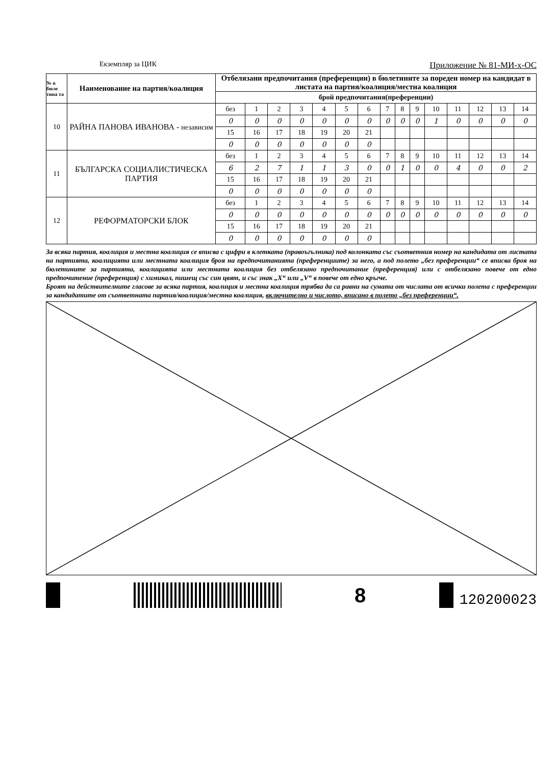Екземпляр за ЦИК Приложение № 81-МИ-х-ОС
| № в бюле тина та | Наименование на партия/коалиция | Отбелязани предпочитания (преференции) в бюлетините за пореден номер на кандидат в листата на партия/коалиция/местна коалиция | | | | | | | | | | | | | | |
| --- | --- | --- | --- | --- | --- | --- | --- | --- | --- | --- | --- | --- | --- | --- | --- | --- |
| | | брой предпочитания(преференции) | | | | | | | | | | | | | | |
| 10 | РАЙНА ПАНОВА ИВАНОВА - независим | без | 1 | 2 | 3 | 4 | 5 | 6 | 7 | 8 | 9 | 10 | 11 | 12 | 13 | 14 |
| | | 0 | 0 | 0 | 0 | 0 | 0 | 0 | 0 | 0 | 0 | 1 | 0 | 0 | 0 | 0 |
| | | 15 | 16 | 17 | 18 | 19 | 20 | 21 | | | | | | | | |
| | | 0 | 0 | 0 | 0 | 0 | 0 | 0 | | | | | | | | |
| 11 | БЪЛГАРСКА СОЦИАЛИСТИЧЕСКА ПАРТИЯ | без | 1 | 2 | 3 | 4 | 5 | 6 | 7 | 8 | 9 | 10 | 11 | 12 | 13 | 14 |
| | | 6 | 2 | 7 | 1 | 1 | 3 | 0 | 0 | 1 | 0 | 0 | 4 | 0 | 0 | 2 |
| | | 15 | 16 | 17 | 18 | 19 | 20 | 21 | | | | | | | | |
| | | 0 | 0 | 0 | 0 | 0 | 0 | 0 | | | | | | | | |
| 12 | РЕФОРМАТОРСКИ БЛОК | без | 1 | 2 | 3 | 4 | 5 | 6 | 7 | 8 | 9 | 10 | 11 | 12 | 13 | 14 |
| | | 0 | 0 | 0 | 0 | 0 | 0 | 0 | 0 | 0 | 0 | 0 | 0 | 0 | 0 | 0 |
| | | 15 | 16 | 17 | 18 | 19 | 20 | 21 | | | | | | | | |
| | | 0 | 0 | 0 | 0 | 0 | 0 | 0 | | | | | | | | |
За всяка партия, коалиция и местна коалиция се вписва с цифри в клетката (правоъгълника) под колонката със съответния номер на кандидата от листата на партията, коалицията или местната коалиция броя на предпочитанията (преференциите) за него, а под полето „без преференции“ се вписва броя на бюлетините за партията, коалицията или местната коалиция без отбелязано предпочитание (преференция) или с отбелязано повече от едно предпочитение (преференция) с химикал, пишещ със син цвят, и със знак „X“ или „V“ в повече от едно кръгче.
Броят на действителните гласове за всяка партия, коалиция и местна коалиция трябва да са равни на сумата от числата от всички полета с преференции за кандидатите от съответната партия/коалиция/местна коалиция, включително и числото, вписано в полето „без преференции“.
8
120200023